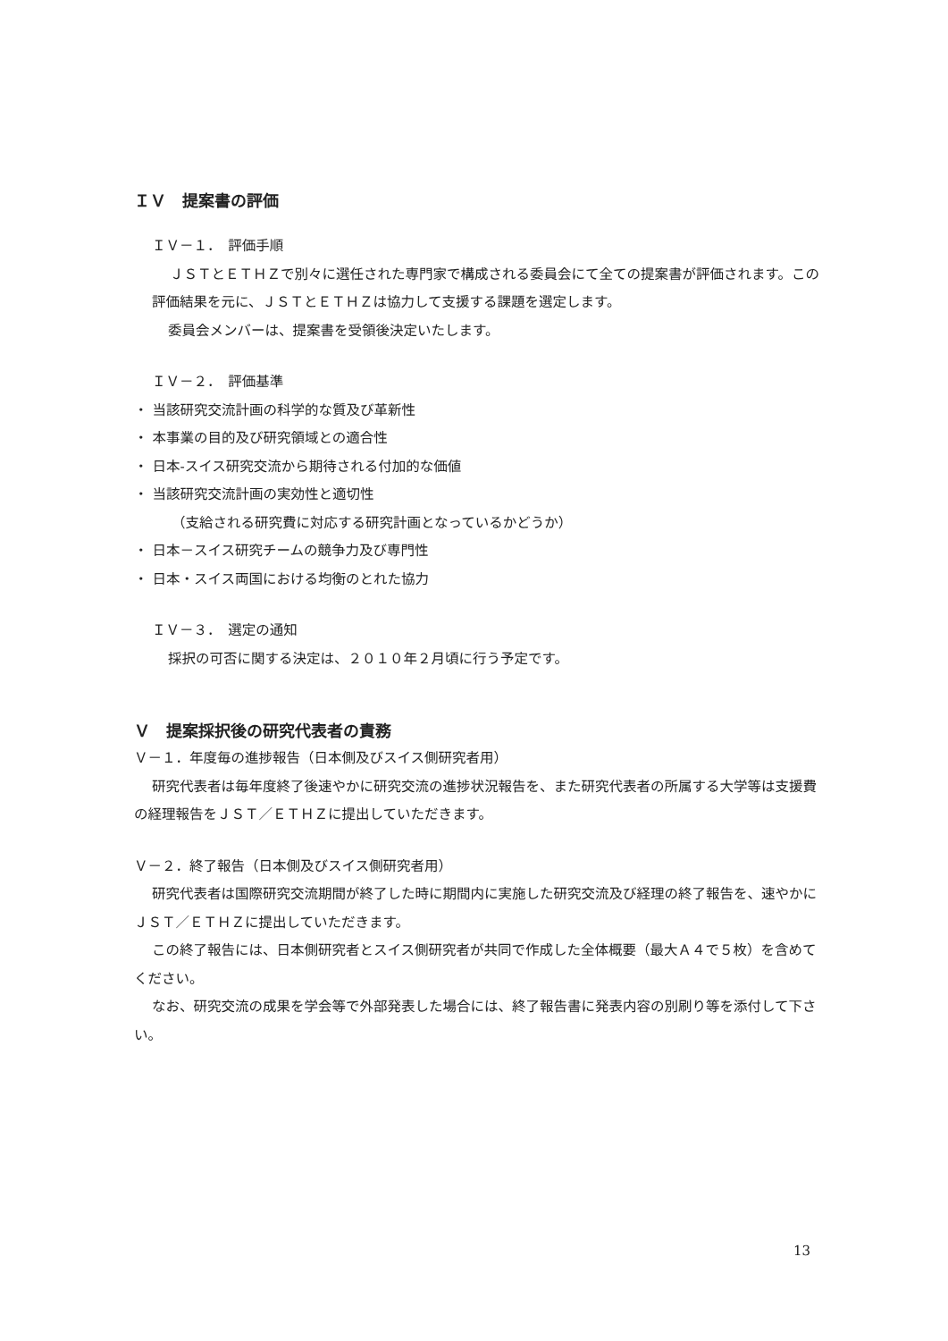ＩＶ　提案書の評価
ＩＶ－１．　評価手順
ＪＳＴとＥＴＨＺで別々に選任された専門家で構成される委員会にて全ての提案書が評価されます。この評価結果を元に、ＪＳＴとＥＴＨＺは協力して支援する課題を選定します。
委員会メンバーは、提案書を受領後決定いたします。
ＩＶ－２．　評価基準
・ 当該研究交流計画の科学的な質及び革新性
・ 本事業の目的及び研究領域との適合性
・ 日本-スイス研究交流から期待される付加的な価値
・ 当該研究交流計画の実効性と適切性
（支給される研究費に対応する研究計画となっているかどうか）
・ 日本－スイス研究チームの競争力及び専門性
・ 日本・スイス両国における均衡のとれた協力
ＩＶ－３．　選定の通知
採択の可否に関する決定は、２０１０年２月頃に行う予定です。
Ｖ　提案採択後の研究代表者の責務
Ｖ－１．年度毎の進捗報告（日本側及びスイス側研究者用）
研究代表者は毎年度終了後速やかに研究交流の進捗状況報告を、また研究代表者の所属する大学等は支援費の経理報告をＪＳＴ／ＥＴＨＺに提出していただきます。
Ｖ－２．終了報告（日本側及びスイス側研究者用）
研究代表者は国際研究交流期間が終了した時に期間内に実施した研究交流及び経理の終了報告を、速やかにＪＳＴ／ＥＴＨＺに提出していただきます。
この終了報告には、日本側研究者とスイス側研究者が共同で作成した全体概要（最大Ａ４で５枚）を含めてください。
なお、研究交流の成果を学会等で外部発表した場合には、終了報告書に発表内容の別刷り等を添付して下さい。
13